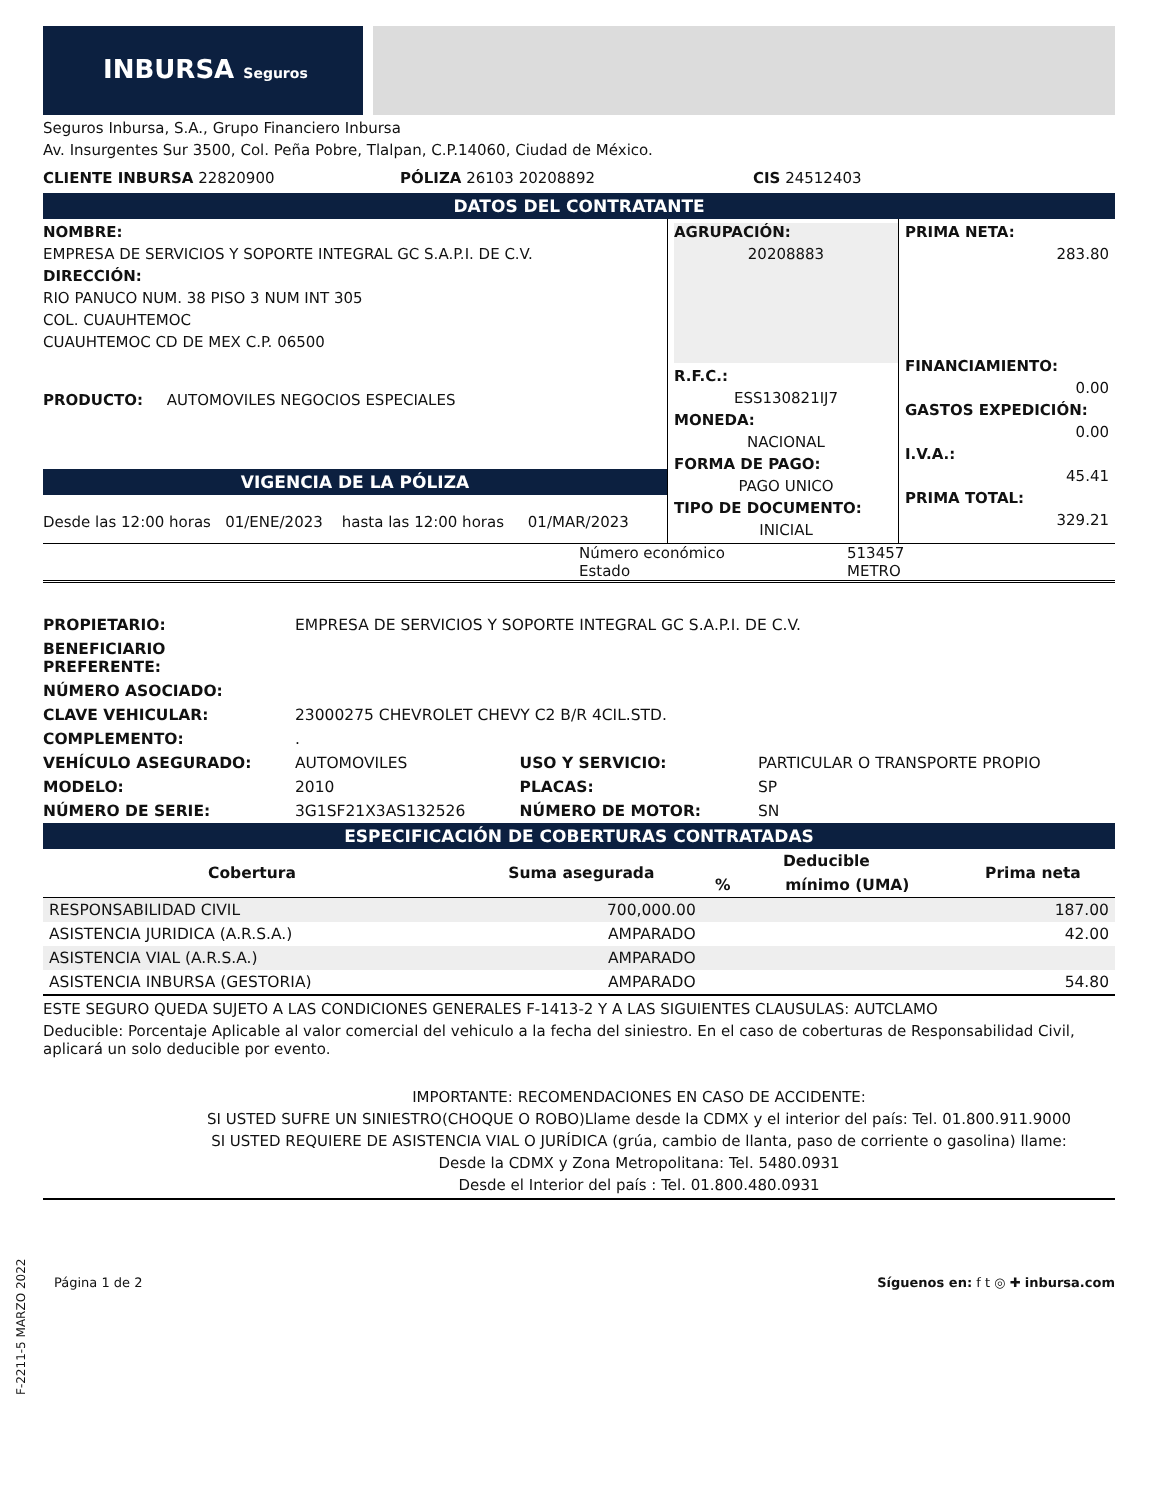INBURSA Seguros
Seguros Inbursa, S.A., Grupo Financiero Inbursa
Av. Insurgentes Sur 3500, Col. Peña Pobre, Tlalpan, C.P.14060, Ciudad de México.
CLIENTE INBURSA 22820900 PÓLIZA 26103 20208892 CIS 24512403
DATOS DEL CONTRATANTE
NOMBRE:
EMPRESA DE SERVICIOS Y SOPORTE INTEGRAL GC S.A.P.I. DE C.V.
DIRECCIÓN:
RIO PANUCO NUM. 38 PISO 3 NUM INT 305
COL. CUAUHTEMOC
CUAUHTEMOC CD DE MEX C.P. 06500
PRODUCTO: AUTOMOVILES NEGOCIOS ESPECIALES
VIGENCIA DE LA PÓLIZA
Desde las 12:00 horas 01/ENE/2023 hasta las 12:00 horas 01/MAR/2023
AGRUPACIÓN:
20208883
R.F.C.:
ESS130821IJ7
MONEDA:
NACIONAL
FORMA DE PAGO:
PAGO UNICO
TIPO DE DOCUMENTO:
INICIAL
PRIMA NETA:
283.80
FINANCIAMIENTO:
0.00
GASTOS EXPEDICIÓN:
0.00
I.V.A.:
45.41
PRIMA TOTAL:
329.21
Número económico 513457
Estado METRO
| PROPIETARIO: | EMPRESA DE SERVICIOS Y SOPORTE INTEGRAL GC S.A.P.I. DE C.V. | | |
| BENEFICIARIO PREFERENTE: | | | |
| NÚMERO ASOCIADO: | | | |
| CLAVE VEHICULAR: | 23000275 CHEVROLET CHEVY C2 B/R 4CIL.STD. | | |
| COMPLEMENTO: | . | | |
| VEHÍCULO ASEGURADO: | AUTOMOVILES | USO Y SERVICIO: | PARTICULAR O TRANSPORTE PROPIO |
| MODELO: | 2010 | PLACAS: | SP |
| NÚMERO DE SERIE: | 3G1SF21X3AS132526 | NÚMERO DE MOTOR: | SN |
ESPECIFICACIÓN DE COBERTURAS CONTRATADAS
| Cobertura | Suma asegurada | Deducible | | Prima neta |
| --- | --- | --- | --- | --- |
| | | % | mínimo (UMA) | |
| RESPONSABILIDAD CIVIL | 700,000.00 | | | 187.00 |
| ASISTENCIA JURIDICA (A.R.S.A.) | AMPARADO | | | 42.00 |
| ASISTENCIA VIAL (A.R.S.A.) | AMPARADO | | | |
| ASISTENCIA INBURSA (GESTORIA) | AMPARADO | | | 54.80 |
ESTE SEGURO QUEDA SUJETO A LAS CONDICIONES GENERALES F-1413-2 Y A LAS SIGUIENTES CLAUSULAS: AUTCLAMO
Deducible: Porcentaje Aplicable al valor comercial del vehiculo a la fecha del siniestro. En el caso de coberturas de Responsabilidad Civil, aplicará un solo deducible por evento.
IMPORTANTE: RECOMENDACIONES EN CASO DE ACCIDENTE:
SI USTED SUFRE UN SINIESTRO(CHOQUE O ROBO)Llame desde la CDMX y el interior del país: Tel. 01.800.911.9000
SI USTED REQUIERE DE ASISTENCIA VIAL O JURÍDICA (grúa, cambio de llanta, paso de corriente o gasolina) llame:
Desde la CDMX y Zona Metropolitana: Tel. 5480.0931
Desde el Interior del país : Tel. 01.800.480.0931
Página 1 de 2 Síguenos en: f t ◎ ✚ inbursa.com
F-2211-5 MARZO 2022